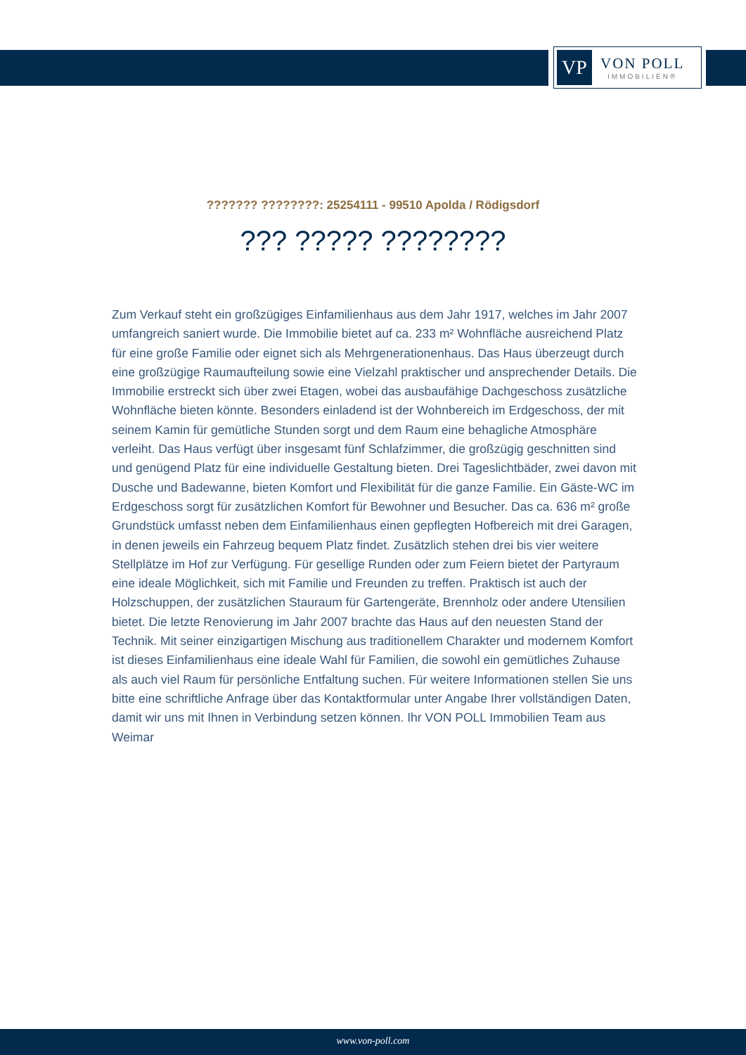VP
VON POLL
IMMOBILIEN®
??????? ????????: 25254111 - 99510 Apolda / Rödigsdorf
??? ????? ????????
Zum Verkauf steht ein großzügiges Einfamilienhaus aus dem Jahr 1917, welches im Jahr 2007 umfangreich saniert wurde. Die Immobilie bietet auf ca. 233 m² Wohnfläche ausreichend Platz für eine große Familie oder eignet sich als Mehrgenerationenhaus. Das Haus überzeugt durch eine großzügige Raumaufteilung sowie eine Vielzahl praktischer und ansprechender Details. Die Immobilie erstreckt sich über zwei Etagen, wobei das ausbaufähige Dachgeschoss zusätzliche Wohnfläche bieten könnte. Besonders einladend ist der Wohnbereich im Erdgeschoss, der mit seinem Kamin für gemütliche Stunden sorgt und dem Raum eine behagliche Atmosphäre verleiht. Das Haus verfügt über insgesamt fünf Schlafzimmer, die großzügig geschnitten sind und genügend Platz für eine individuelle Gestaltung bieten. Drei Tageslichtbäder, zwei davon mit Dusche und Badewanne, bieten Komfort und Flexibilität für die ganze Familie. Ein Gäste-WC im Erdgeschoss sorgt für zusätzlichen Komfort für Bewohner und Besucher. Das ca. 636 m² große Grundstück umfasst neben dem Einfamilienhaus einen gepflegten Hofbereich mit drei Garagen, in denen jeweils ein Fahrzeug bequem Platz findet. Zusätzlich stehen drei bis vier weitere Stellplätze im Hof zur Verfügung. Für gesellige Runden oder zum Feiern bietet der Partyraum eine ideale Möglichkeit, sich mit Familie und Freunden zu treffen. Praktisch ist auch der Holzschuppen, der zusätzlichen Stauraum für Gartengeräte, Brennholz oder andere Utensilien bietet. Die letzte Renovierung im Jahr 2007 brachte das Haus auf den neuesten Stand der Technik. Mit seiner einzigartigen Mischung aus traditionellem Charakter und modernem Komfort ist dieses Einfamilienhaus eine ideale Wahl für Familien, die sowohl ein gemütliches Zuhause als auch viel Raum für persönliche Entfaltung suchen. Für weitere Informationen stellen Sie uns bitte eine schriftliche Anfrage über das Kontaktformular unter Angabe Ihrer vollständigen Daten, damit wir uns mit Ihnen in Verbindung setzen können. Ihr VON POLL Immobilien Team aus Weimar
www.von-poll.com